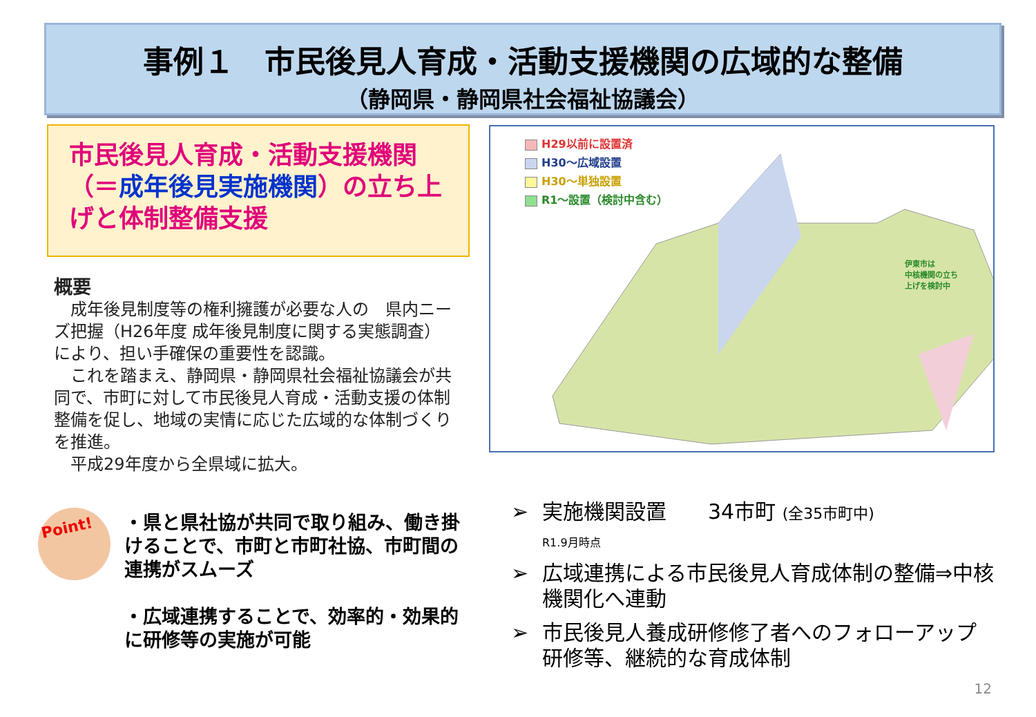事例１　市民後見人育成・活動支援機関の広域的な整備
（静岡県・静岡県社会福祉協議会）
市民後見人育成・活動支援機関（＝成年後見実施機関）の立ち上げと体制整備支援
概要
　成年後見制度等の権利擁護が必要な人の　県内ニーズ把握（H26年度 成年後見制度に関する実態調査）により、担い手確保の重要性を認識。
　これを踏まえ、静岡県・静岡県社会福祉協議会が共同で、市町に対して市民後見人育成・活動支援の体制整備を促し、地域の実情に応じた広域的な体制づくりを推進。
　平成29年度から全県域に拡大。
Point!
・県と県社協が共同で取り組み、働き掛けることで、市町と市町社協、市町間の連携がスムーズ
・広域連携することで、効率的・効果的に研修等の実施が可能
H29以前に設置済
H30～広域設置
H30～単独設置
R1～設置（検討中含む）
伊東市は
中核機関の立ち
上げを検討中
実施機関設置　　34市町 (全35市町中)
R1.9月時点
広域連携による市民後見人育成体制の整備⇒中核機関化へ連動
市民後見人養成研修修了者へのフォローアップ研修等、継続的な育成体制
12